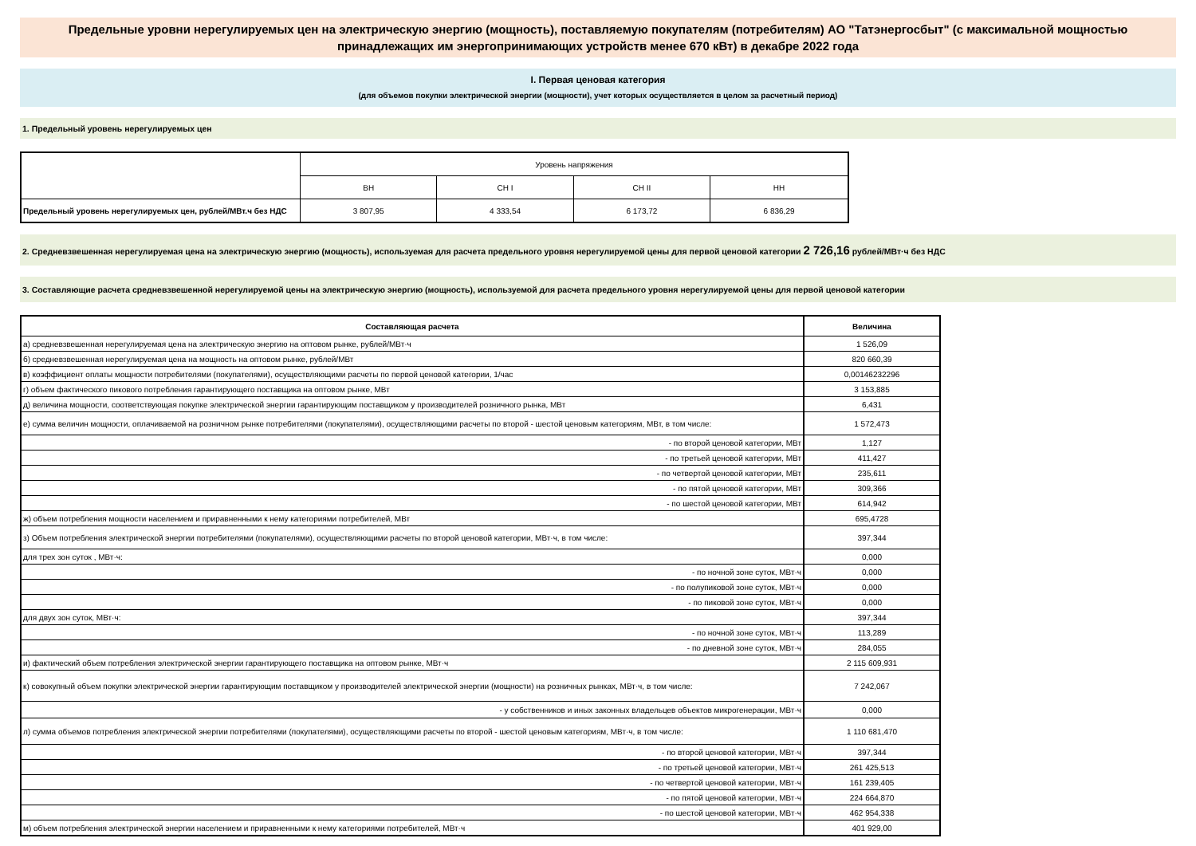Предельные уровни нерегулируемых цен на электрическую энергию (мощность), поставляемую покупателям (потребителям) АО "Татэнергосбыт" (с максимальной мощностью принадлежащих им энергопринимающих устройств менее 670 кВт) в декабре 2022 года
I. Первая ценовая категория
(для объемов покупки электрической энергии (мощности), учет которых осуществляется в целом за расчетный период)
1. Предельный уровень нерегулируемых цен
| | Уровень напряжения | | | |
| | ВН | СН I | СН II | НН |
| Предельный уровень нерегулируемых цен, рублей/МВт.ч без НДС | 3 807,95 | 4 333,54 | 6 173,72 | 6 836,29 |
2. Средневзвешенная нерегулируемая цена на электрическую энергию (мощность), используемая для расчета предельного уровня нерегулируемой цены для первой ценовой категории 2 726,16 рублей/МВт·ч без НДС
3. Составляющие расчета средневзвешенной нерегулируемой цены на электрическую энергию (мощность), используемой для расчета предельного уровня нерегулируемой цены для первой ценовой категории
| Составляющая расчета | Величина |
| --- | --- |
| а) средневзвешенная нерегулируемая цена на электрическую энергию на оптовом рынке, рублей/МВт·ч | 1 526,09 |
| б) средневзвешенная нерегулируемая цена на мощность на оптовом рынке, рублей/МВт | 820 660,39 |
| в) коэффициент оплаты мощности потребителями (покупателями), осуществляющими расчеты по первой ценовой категории, 1/час | 0,00146232296 |
| г) объем фактического пикового потребления гарантирующего поставщика на оптовом рынке, МВт | 3 153,885 |
| д) величина мощности, соответствующая покупке электрической энергии гарантирующим поставщиком у производителей розничного рынка, МВт | 6,431 |
| е) сумма величин мощности, оплачиваемой на розничном рынке потребителями (покупателями), осуществляющими расчеты по второй - шестой ценовым категориям, МВт, в том числе: | 1 572,473 |
| - по второй ценовой категории, МВт | 1,127 |
| - по третьей ценовой категории, МВт | 411,427 |
| - по четвертой ценовой категории, МВт | 235,611 |
| - по пятой ценовой категории, МВт | 309,366 |
| - по шестой ценовой категории, МВт | 614,942 |
| ж) объем потребления мощности населением и приравненными к нему категориями потребителей, МВт | 695,4728 |
| з) Объем потребления электрической энергии потребителями (покупателями), осуществляющими расчеты по второй ценовой категории, МВт·ч, в том числе: | 397,344 |
| для трех зон суток , МВт·ч: | 0,000 |
| - по ночной зоне суток, МВт·ч | 0,000 |
| - по полупиковой зоне суток, МВт·ч | 0,000 |
| - по пиковой зоне суток, МВт·ч | 0,000 |
| для двух зон суток, МВт·ч: | 397,344 |
| - по ночной зоне суток, МВт·ч | 113,289 |
| - по дневной зоне суток, МВт·ч | 284,055 |
| и) фактический объем потребления электрической энергии гарантирующего поставщика на оптовом рынке, МВт·ч | 2 115 609,931 |
| к) совокупный объем покупки электрической энергии гарантирующим поставщиком у производителей электрической энергии (мощности) на розничных рынках, МВт·ч, в том числе: | 7 242,067 |
| - у собственников и иных законных владельцев объектов микрогенерации, МВт·ч | 0,000 |
| л) сумма объемов потребления электрической энергии потребителями (покупателями), осуществляющими расчеты по второй - шестой ценовым категориям, МВт·ч, в том числе: | 1 110 681,470 |
| - по второй ценовой категории, МВт·ч | 397,344 |
| - по третьей ценовой категории, МВт·ч | 261 425,513 |
| - по четвертой ценовой категории, МВт·ч | 161 239,405 |
| - по пятой ценовой категории, МВт·ч | 224 664,870 |
| - по шестой ценовой категории, МВт·ч | 462 954,338 |
| м) объем потребления электрической энергии населением и приравненными к нему категориями потребителей, МВт·ч | 401 929,00 |